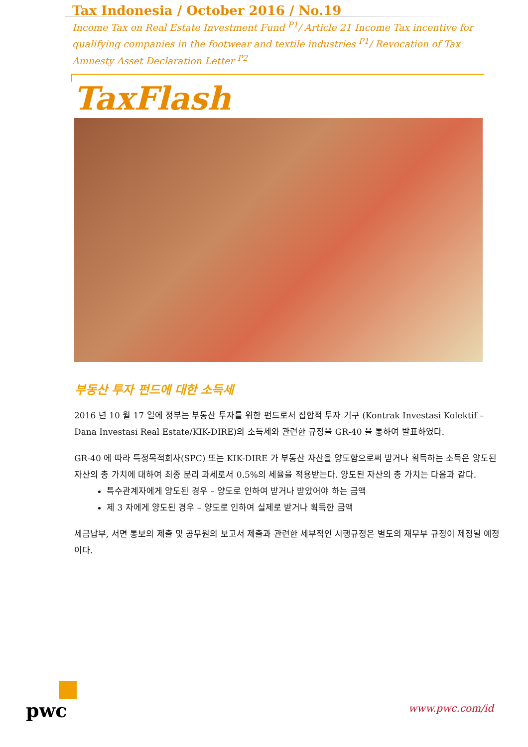Tax Indonesia / October 2016 / No.19
Income Tax on Real Estate Investment Fund <sup>P1</sup>/ Article 21 Income Tax incentive for qualifying companies in the footwear and textile industries <sup>P1</sup>/ Revocation of Tax Amnesty Asset Declaration Letter <sup>P2</sup>
TaxFlash
부동산 투자 펀드에 대한 소득세
2016 년 10 월 17 일에 정부는 부동산 투자를 위한 펀드로서 집합적 투자 기구 (Kontrak Investasi Kolektif – Dana Investasi Real Estate/KIK-DIRE)의 소득세와 관련한 규정을 GR-40 을 통하여 발표하였다.
GR-40 에 따라 특정목적회사(SPC) 또는 KIK-DIRE 가 부동산 자산을 양도함으로써 받거나 획득하는 소득은 양도된 자산의 총 가치에 대하여 최종 분리 과세로서 0.5%의 세율을 적용받는다. 양도된 자산의 총 가치는 다음과 같다.
특수관계자에게 양도된 경우 – 양도로 인하여 받거나 받았어야 하는 금액
제 3 자에게 양도된 경우 – 양도로 인하여 실제로 받거나 획득한 금액
세금납부, 서면 통보의 제출 및 공무원의 보고서 제출과 관련한 세부적인 시행규정은 별도의 재무부 규정이 제정될 예정이다.
pwc
www.pwc.com/id